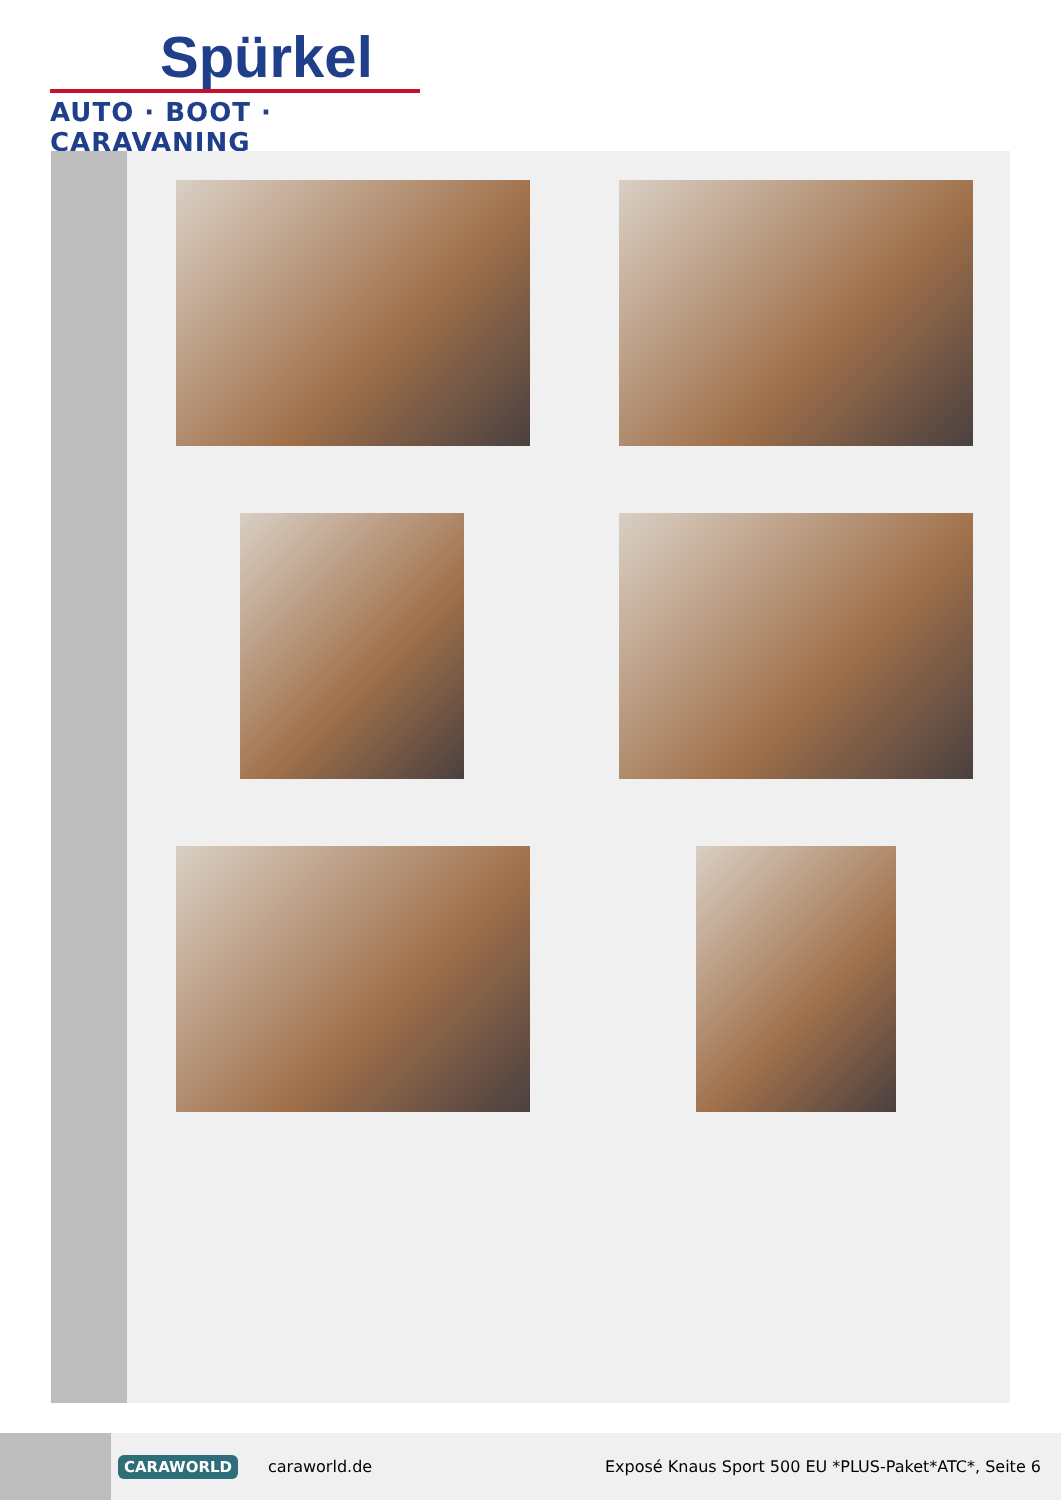Spürkel
AUTO · BOOT · CARAVANING
CARAWORLD caraworld.de
Exposé Knaus Sport 500 EU *PLUS-Paket*ATC*, Seite 6